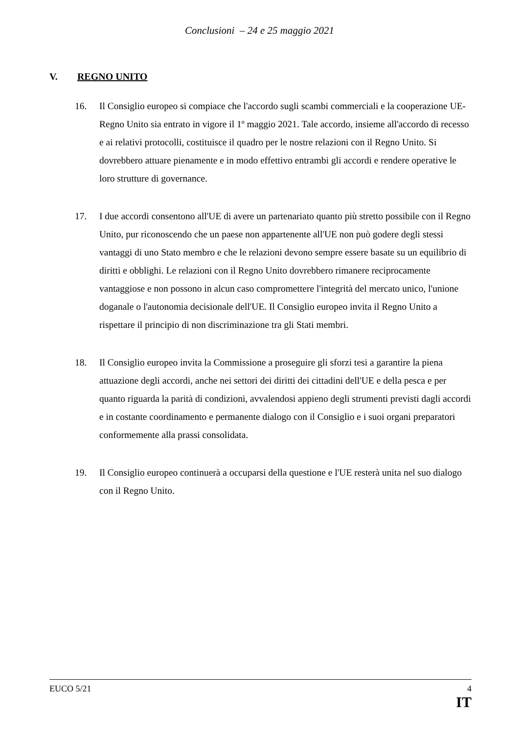Conclusioni – 24 e 25 maggio 2021
V. REGNO UNITO
16. Il Consiglio europeo si compiace che l'accordo sugli scambi commerciali e la cooperazione UE-Regno Unito sia entrato in vigore il 1º maggio 2021. Tale accordo, insieme all'accordo di recesso e ai relativi protocolli, costituisce il quadro per le nostre relazioni con il Regno Unito. Si dovrebbero attuare pienamente e in modo effettivo entrambi gli accordi e rendere operative le loro strutture di governance.
17. I due accordi consentono all'UE di avere un partenariato quanto più stretto possibile con il Regno Unito, pur riconoscendo che un paese non appartenente all'UE non può godere degli stessi vantaggi di uno Stato membro e che le relazioni devono sempre essere basate su un equilibrio di diritti e obblighi. Le relazioni con il Regno Unito dovrebbero rimanere reciprocamente vantaggiose e non possono in alcun caso compromettere l'integrità del mercato unico, l'unione doganale o l'autonomia decisionale dell'UE. Il Consiglio europeo invita il Regno Unito a rispettare il principio di non discriminazione tra gli Stati membri.
18. Il Consiglio europeo invita la Commissione a proseguire gli sforzi tesi a garantire la piena attuazione degli accordi, anche nei settori dei diritti dei cittadini dell'UE e della pesca e per quanto riguarda la parità di condizioni, avvalendosi appieno degli strumenti previsti dagli accordi e in costante coordinamento e permanente dialogo con il Consiglio e i suoi organi preparatori conformemente alla prassi consolidata.
19. Il Consiglio europeo continuerà a occuparsi della questione e l'UE resterà unita nel suo dialogo con il Regno Unito.
EUCO 5/21 4
IT